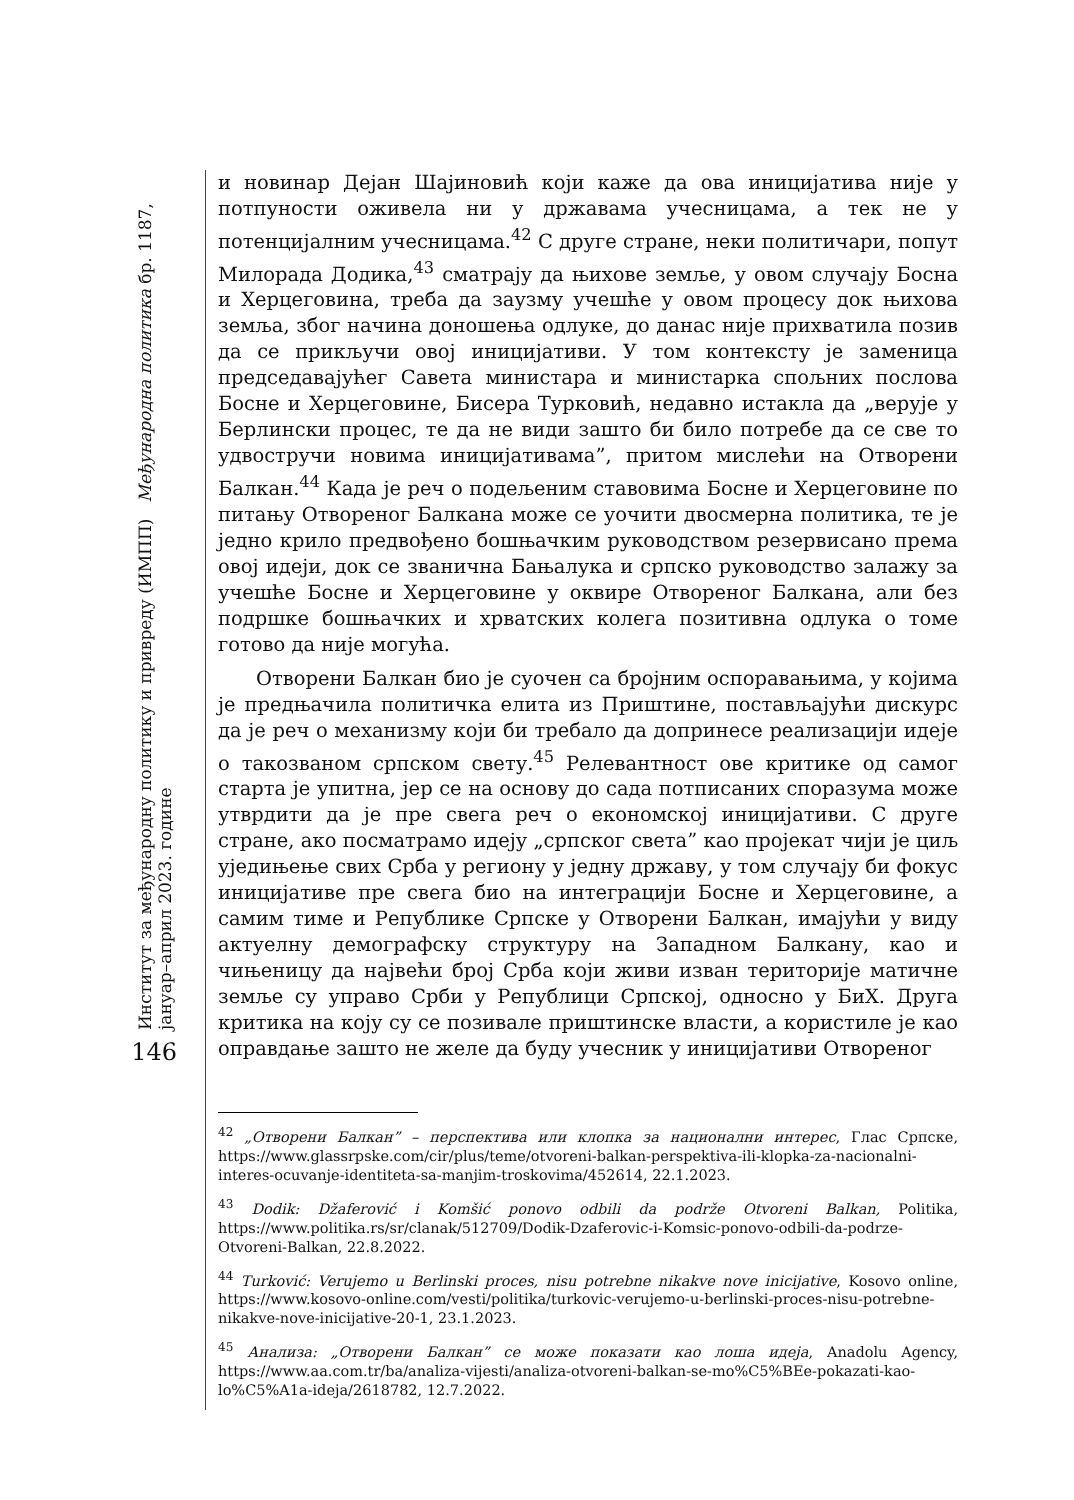Институт за међународну политику и привреду (ИМПП) Међународна политика бр. 1187, јануар–април 2023. године
146
и новинар Дејан Шајиновић који каже да ова иницијатива није у потпуности оживела ни у државама учесницама, а тек не у потенцијалним учесницама.<sup>42</sup> С друге стране, неки политичари, попут Милорада Додика,<sup>43</sup> сматрају да њихове земље, у овом случају Босна и Херцеговина, треба да заузму учешће у овом процесу док њихова земља, због начина доношења одлуке, до данас није прихватила позив да се прикључи овој иницијативи. У том контексту је заменица председавајућег Савета министара и министарка спољних послова Босне и Херцеговине, Бисера Турковић, недавно истакла да „верује у Берлински процес, те да не види зашто би било потребе да се све то удвостручи новима иницијативама”, притом мислећи на Отворени Балкан.<sup>44</sup> Када је реч о подељеним ставовима Босне и Херцеговине по питању Отвореног Балкана може се уочити двосмерна политика, те је једно крило предвођено бошњачким руководством резервисано према овој идеји, док се званична Бањалука и српско руководство залажу за учешће Босне и Херцеговине у оквире Отвореног Балкана, али без подршке бошњачких и хрватских колега позитивна одлука о томе готово да није могућа.
Отворени Балкан био је суочен са бројним оспоравањима, у којима је предњачила политичка елита из Приштине, постављајући дискурс да је реч о механизму који би требало да допринесе реализацији идеје о такозваном српском свету.<sup>45</sup> Релевантност ове критике од самог старта је упитна, јер се на основу до сада потписаних споразума може утврдити да је пре свега реч о економској иницијативи. С друге стране, ако посматрамо идеју „српског света” као пројекат чији је циљ уједињење свих Срба у региону у једну државу, у том случају би фокус иницијативе пре свега био на интеграцији Босне и Херцеговине, а самим тиме и Републике Српске у Отворени Балкан, имајући у виду актуелну демографску структуру на Западном Балкану, као и чињеницу да највећи број Срба који живи изван територије матичне земље су управо Срби у Републици Српској, односно у БиХ. Друга критика на коју су се позивале приштинске власти, а користиле је као оправдање зашто не желе да буду учесник у иницијативи Отвореног
<sup>42</sup> „Отворени Балкан” – перспектива или клопка за национални интерес, Глас Српске, https://www.glassrpske.com/cir/plus/teme/otvoreni-balkan-perspektiva-ili-klopka-za-nacionalni-interes-ocuvanje-identiteta-sa-manjim-troskovima/452614, 22.1.2023.
<sup>43</sup> Dodik: Džaferović i Komšić ponovo odbili da podrže Otvoreni Balkan, Politika, https://www.politika.rs/sr/clanak/512709/Dodik-Dzaferovic-i-Komsic-ponovo-odbili-da-podrze-Otvoreni-Balkan, 22.8.2022.
<sup>44</sup> Turković: Verujemo u Berlinski proces, nisu potrebne nikakve nove inicijative, Kosovo online, https://www.kosovo-online.com/vesti/politika/turkovic-verujemo-u-berlinski-proces-nisu-potrebne-nikakve-nove-inicijative-20-1, 23.1.2023.
<sup>45</sup> Анализа: „Отворени Балкан” се може показати као лоша идеја, Anadolu Agency, https://www.aa.com.tr/ba/analiza-vijesti/analiza-otvoreni-balkan-se-mo%C5%BEe-pokazati-kao-lo%C5%A1a-ideja/2618782, 12.7.2022.